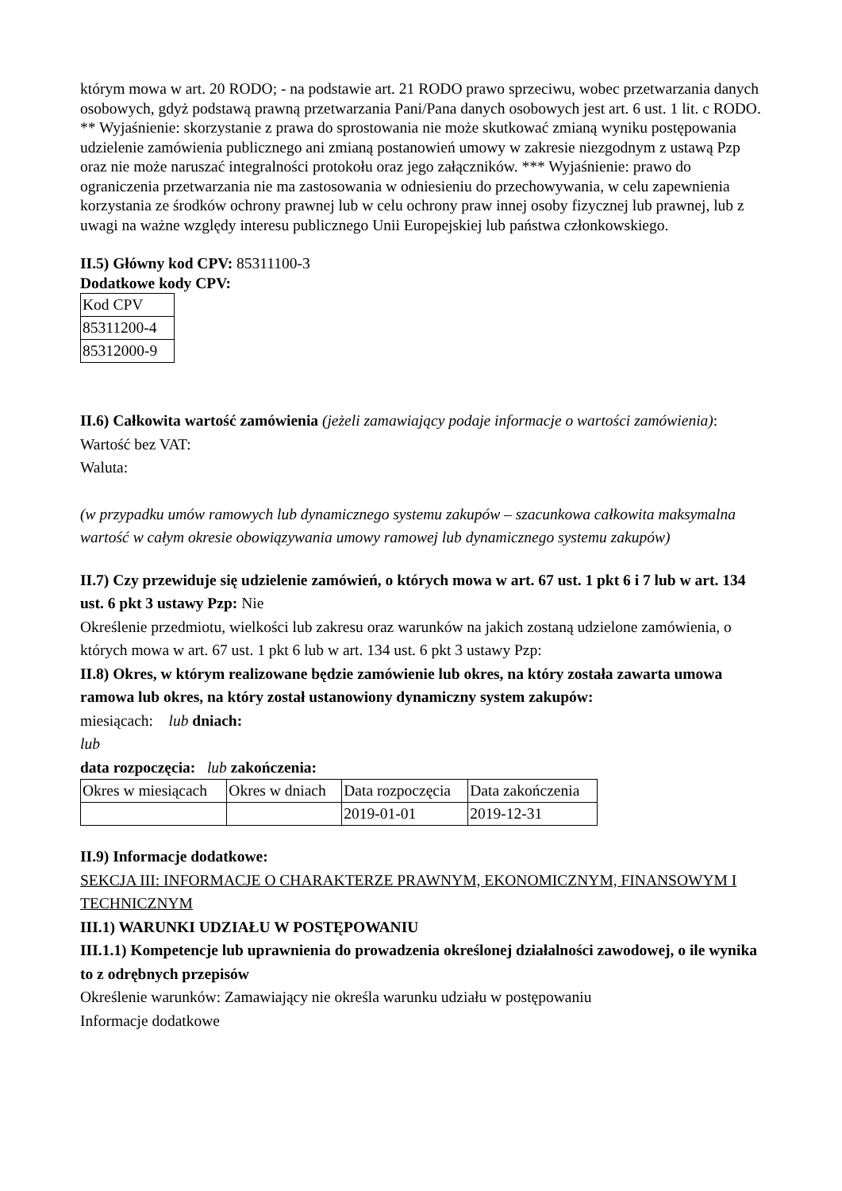którym mowa w art. 20 RODO; - na podstawie art. 21 RODO prawo sprzeciwu, wobec przetwarzania danych osobowych, gdyż podstawą prawną przetwarzania Pani/Pana danych osobowych jest art. 6 ust. 1 lit. c RODO. ** Wyjaśnienie: skorzystanie z prawa do sprostowania nie może skutkować zmianą wyniku postępowania udzielenie zamówienia publicznego ani zmianą postanowień umowy w zakresie niezgodnym z ustawą Pzp oraz nie może naruszać integralności protokołu oraz jego załączników. *** Wyjaśnienie: prawo do ograniczenia przetwarzania nie ma zastosowania w odniesieniu do przechowywania, w celu zapewnienia korzystania ze środków ochrony prawnej lub w celu ochrony praw innej osoby fizycznej lub prawnej, lub z uwagi na ważne względy interesu publicznego Unii Europejskiej lub państwa członkowskiego.
II.5) Główny kod CPV: 85311100-3
Dodatkowe kody CPV:
| Kod CPV |
| 85311200-4 |
| 85312000-9 |
II.6) Całkowita wartość zamówienia (jeżeli zamawiający podaje informacje o wartości zamówienia):
Wartość bez VAT:
Waluta:
(w przypadku umów ramowych lub dynamicznego systemu zakupów – szacunkowa całkowita maksymalna wartość w całym okresie obowiązywania umowy ramowej lub dynamicznego systemu zakupów)
II.7) Czy przewiduje się udzielenie zamówień, o których mowa w art. 67 ust. 1 pkt 6 i 7 lub w art. 134 ust. 6 pkt 3 ustawy Pzp: Nie
Określenie przedmiotu, wielkości lub zakresu oraz warunków na jakich zostaną udzielone zamówienia, o których mowa w art. 67 ust. 1 pkt 6 lub w art. 134 ust. 6 pkt 3 ustawy Pzp:
II.8) Okres, w którym realizowane będzie zamówienie lub okres, na który została zawarta umowa ramowa lub okres, na który został ustanowiony dynamiczny system zakupów:
miesiącach: lub dniach:
lub
data rozpoczęcia: lub zakończenia:
| Okres w miesiącach | Okres w dniach | Data rozpoczęcia | Data zakończenia |
| | | 2019-01-01 | 2019-12-31 |
II.9) Informacje dodatkowe:
SEKCJA III: INFORMACJE O CHARAKTERZE PRAWNYM, EKONOMICZNYM, FINANSOWYM I TECHNICZNYM
III.1) WARUNKI UDZIAŁU W POSTĘPOWANIU
III.1.1) Kompetencje lub uprawnienia do prowadzenia określonej działalności zawodowej, o ile wynika to z odrębnych przepisów
Określenie warunków: Zamawiający nie określa warunku udziału w postępowaniu
Informacje dodatkowe